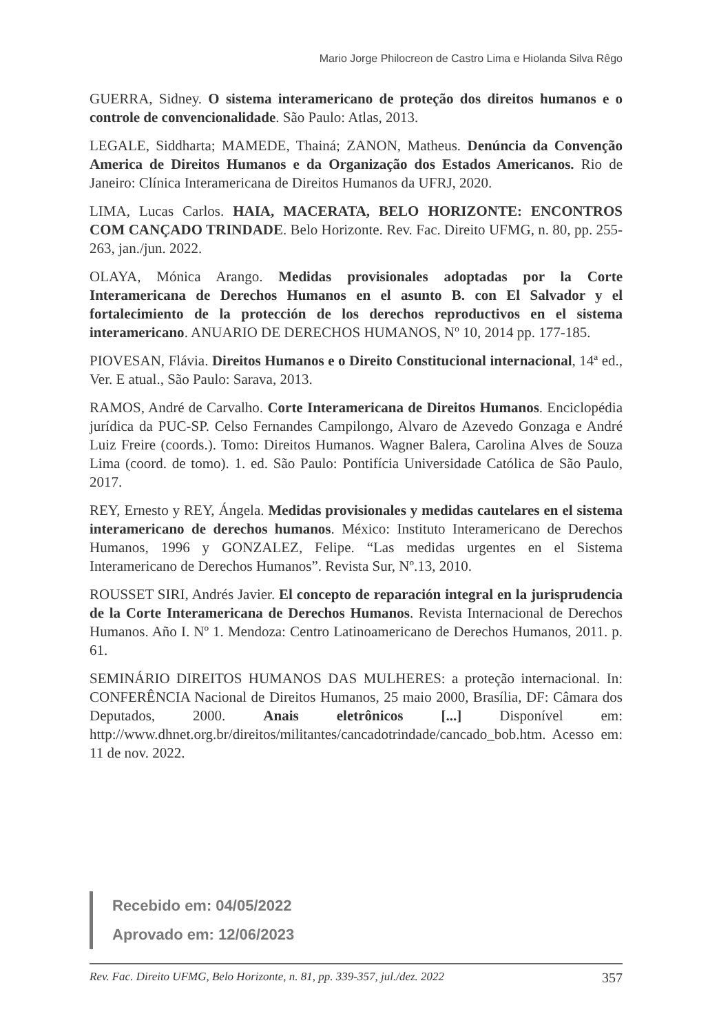Mario Jorge Philocreon de Castro Lima e Hiolanda Silva Rêgo
GUERRA, Sidney. O sistema interamericano de proteção dos direitos humanos e o controle de convencionalidade. São Paulo: Atlas, 2013.
LEGALE, Siddharta; MAMEDE, Thainá; ZANON, Matheus. Denúncia da Convenção America de Direitos Humanos e da Organização dos Estados Americanos. Rio de Janeiro: Clínica Interamericana de Direitos Humanos da UFRJ, 2020.
LIMA, Lucas Carlos. HAIA, MACERATA, BELO HORIZONTE: ENCONTROS COM CANÇADO TRINDADE. Belo Horizonte. Rev. Fac. Direito UFMG, n. 80, pp. 255-263, jan./jun. 2022.
OLAYA, Mónica Arango. Medidas provisionales adoptadas por la Corte Interamericana de Derechos Humanos en el asunto B. con El Salvador y el fortalecimiento de la protección de los derechos reproductivos en el sistema interamericano. ANUARIO DE DERECHOS HUMANOS, Nº 10, 2014 pp. 177-185.
PIOVESAN, Flávia. Direitos Humanos e o Direito Constitucional internacional, 14ª ed., Ver. E atual., São Paulo: Sarava, 2013.
RAMOS, André de Carvalho. Corte Interamericana de Direitos Humanos. Enciclopédia jurídica da PUC-SP. Celso Fernandes Campilongo, Alvaro de Azevedo Gonzaga e André Luiz Freire (coords.). Tomo: Direitos Humanos. Wagner Balera, Carolina Alves de Souza Lima (coord. de tomo). 1. ed. São Paulo: Pontifícia Universidade Católica de São Paulo, 2017.
REY, Ernesto y REY, Ángela. Medidas provisionales y medidas cautelares en el sistema interamericano de derechos humanos. México: Instituto Interamericano de Derechos Humanos, 1996 y GONZALEZ, Felipe. “Las medidas urgentes en el Sistema Interamericano de Derechos Humanos”. Revista Sur, Nº.13, 2010.
ROUSSET SIRI, Andrés Javier. El concepto de reparación integral en la jurisprudencia de la Corte Interamericana de Derechos Humanos. Revista Internacional de Derechos Humanos. Año I. Nº 1. Mendoza: Centro Latinoamericano de Derechos Humanos, 2011. p. 61.
SEMINÁRIO DIREITOS HUMANOS DAS MULHERES: a proteção internacional. In: CONFERÊNCIA Nacional de Direitos Humanos, 25 maio 2000, Brasília, DF: Câmara dos Deputados, 2000. Anais eletrônicos [...] Disponível em: http://www.dhnet.org.br/direitos/militantes/cancadotrindade/cancado_bob.htm. Acesso em: 11 de nov. 2022.
Recebido em: 04/05/2022
Aprovado em: 12/06/2023
Rev. Fac. Direito UFMG, Belo Horizonte, n. 81, pp. 339-357, jul./dez. 2022 357